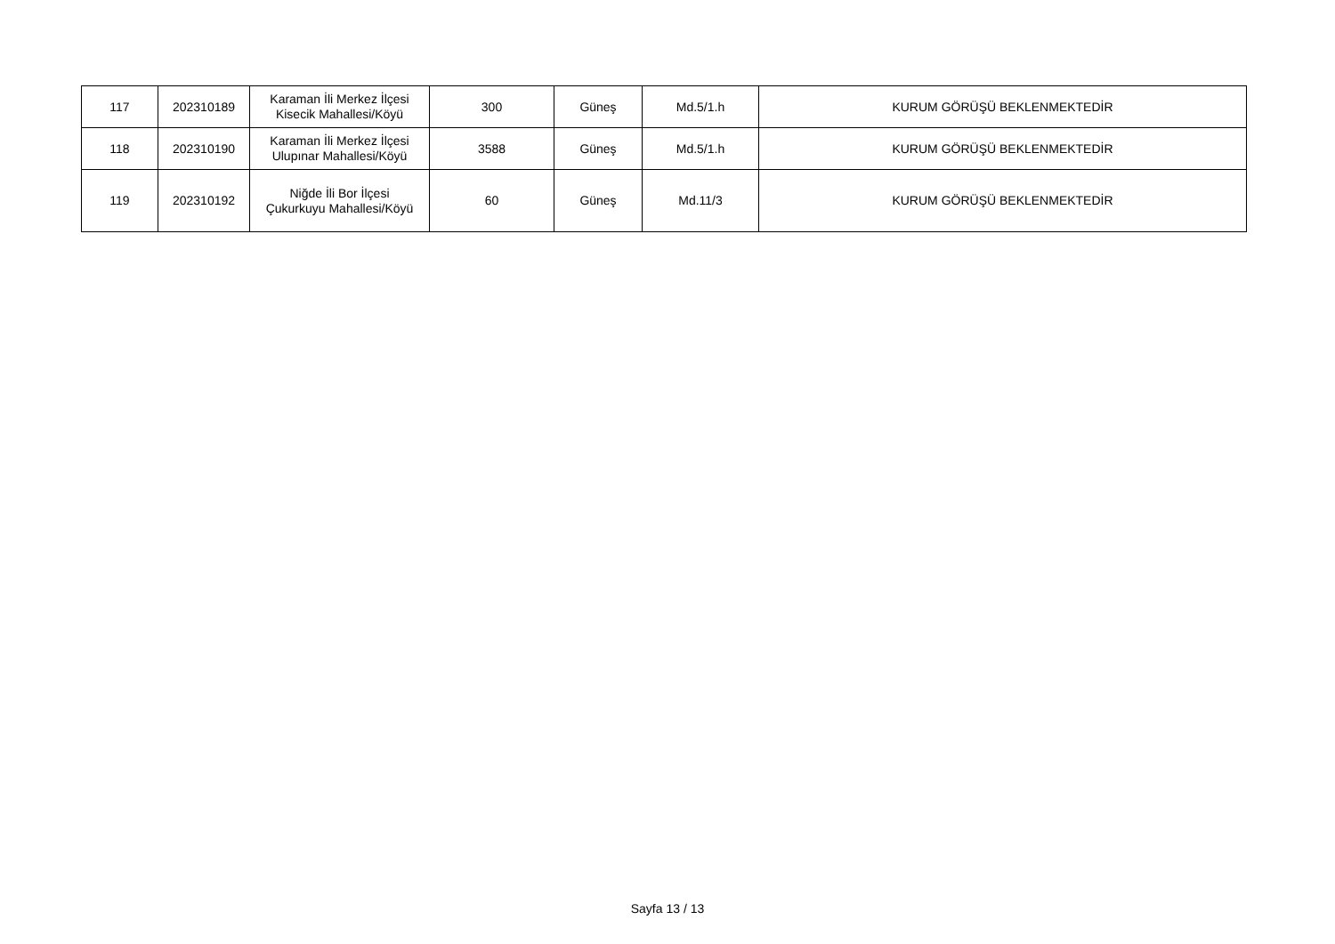| 117 | 202310189 | Karaman İli Merkez İlçesi Kisecik Mahallesi/Köyü | 300 | Güneş | Md.5/1.h | KURUM GÖRÜŞÜ BEKLENMEKTEDİR |
| 118 | 202310190 | Karaman İli Merkez İlçesi Ulupınar Mahallesi/Köyü | 3588 | Güneş | Md.5/1.h | KURUM GÖRÜŞÜ BEKLENMEKTEDİR |
| 119 | 202310192 | Niğde İli Bor İlçesi Çukurkuyu Mahallesi/Köyü | 60 | Güneş | Md.11/3 | KURUM GÖRÜŞÜ BEKLENMEKTEDİR |
Sayfa 13 / 13